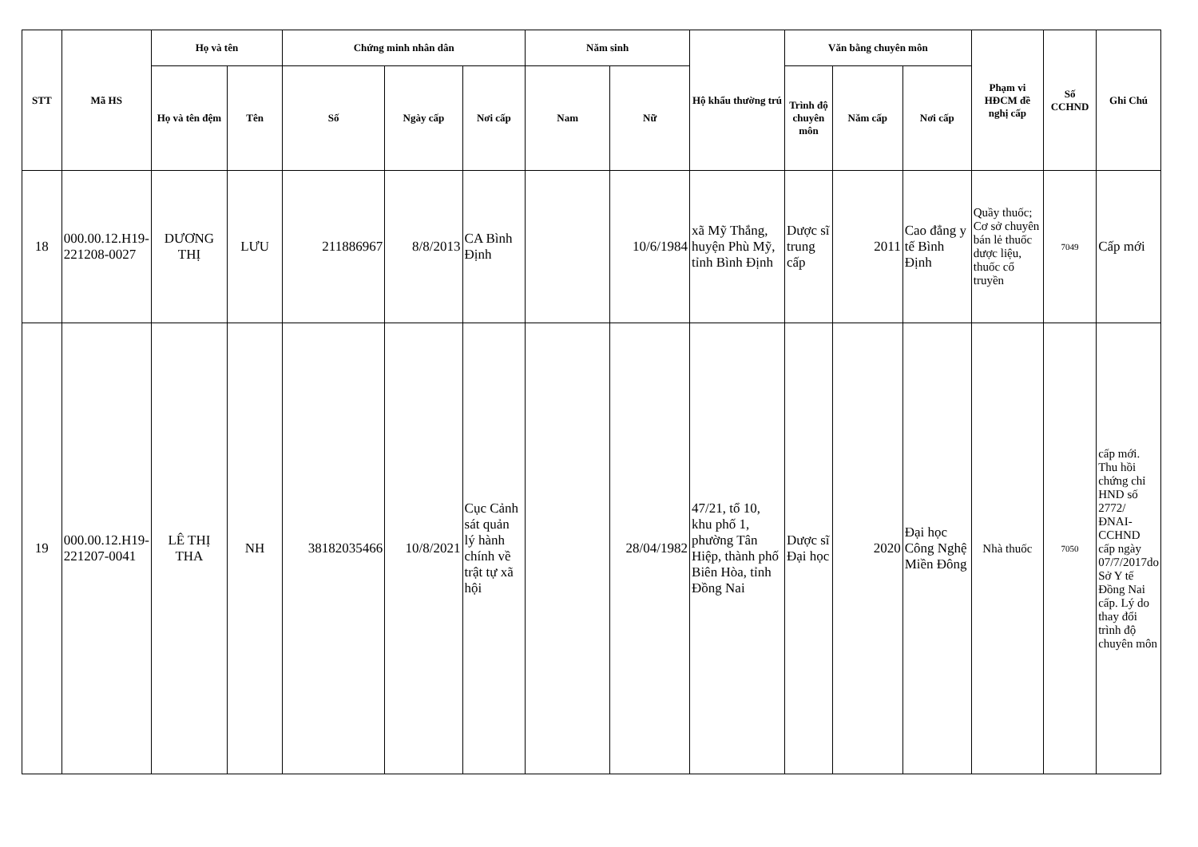| STT | Mã HS | Họ và tên | | Chứng minh nhân dân | | | Năm sinh | | Hộ khẩu thường trú | Văn bằng chuyên môn | | | Phạm vi HĐCM đề nghị cấp | Số CCHND | Ghi Chú |
| --- | --- | --- | --- | --- | --- | --- | --- | --- | --- | --- | --- | --- | --- | --- | --- |
| | | Họ và tên đệm | Tên | Số | Ngày cấp | Nơi cấp | Nam | Nữ | | Trình độ chuyên môn | Năm cấp | Nơi cấp | | | |
| 18 | 000.00.12.H19-221208-0027 | DƯƠNG THỊ | LƯU | 211886967 | 8/8/2013 | CA Bình Định | | 10/6/1984 | xã Mỹ Thắng, huyện Phù Mỹ, tỉnh Bình Định | Dược sĩ trung cấp | 2011 | Cao đẳng y tế Bình Định | Quầy thuốc; Cơ sở chuyên bán lẻ thuốc dược liệu, thuốc cổ truyền | 7049 | Cấp mới |
| 19 | 000.00.12.H19-221207-0041 | LÊ THỊ THA | NH | 38182035466 | 10/8/2021 | Cục Cảnh sát quản lý hành chính về trật tự xã hội | | 28/04/1982 | 47/21, tổ 10, khu phố 1, phường Tân Hiệp, thành phố Biên Hòa, tỉnh Đồng Nai | Dược sĩ Đại học | 2020 | Đại học Công Nghệ Miền Đông | Nhà thuốc | 7050 | cấp mới. Thu hồi chứng chỉ HND số 2772/ĐNAI-CCHND cấp ngày 07/7/2017do Sở Y tế Đồng Nai cấp. Lý do thay đổi trình độ chuyên môn |